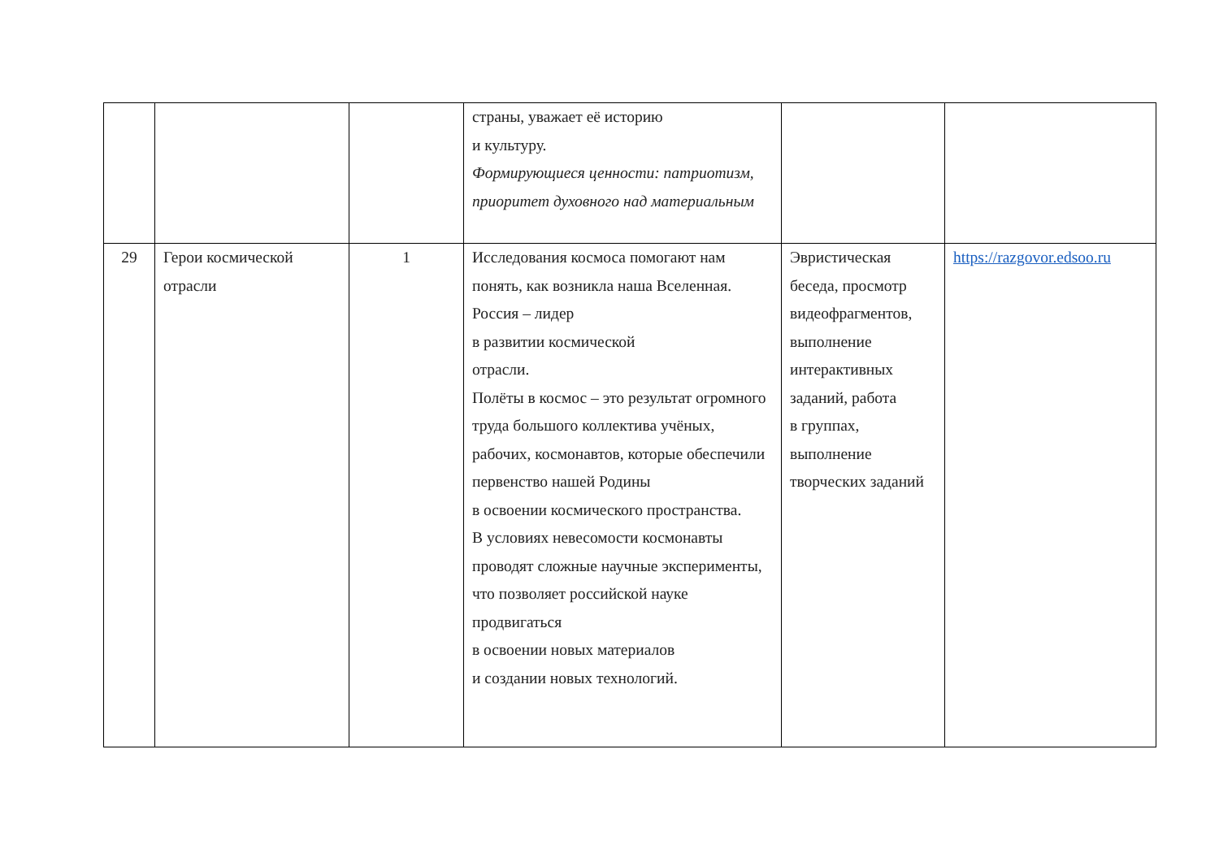| | | | страны, уважает её историю и культуру. Формирующиеся ценности: патриотизм, приоритет духовного над материальным | | |
| 29 | Герои космической отрасли | 1 | Исследования космоса помогают нам понять, как возникла наша Вселенная. Россия – лидер в развитии космической отрасли. Полёты в космос – это результат огромного труда большого коллектива учёных, рабочих, космонавтов, которые обеспечили первенство нашей Родины в освоении космического пространства. В условиях невесомости космонавты проводят сложные научные эксперименты, что позволяет российской науке продвигаться в освоении новых материалов и создании новых технологий. | Эвристическая беседа, просмотр видеофрагментов, выполнение интерактивных заданий, работа в группах, выполнение творческих заданий | https://razgovor.edsoo.ru |